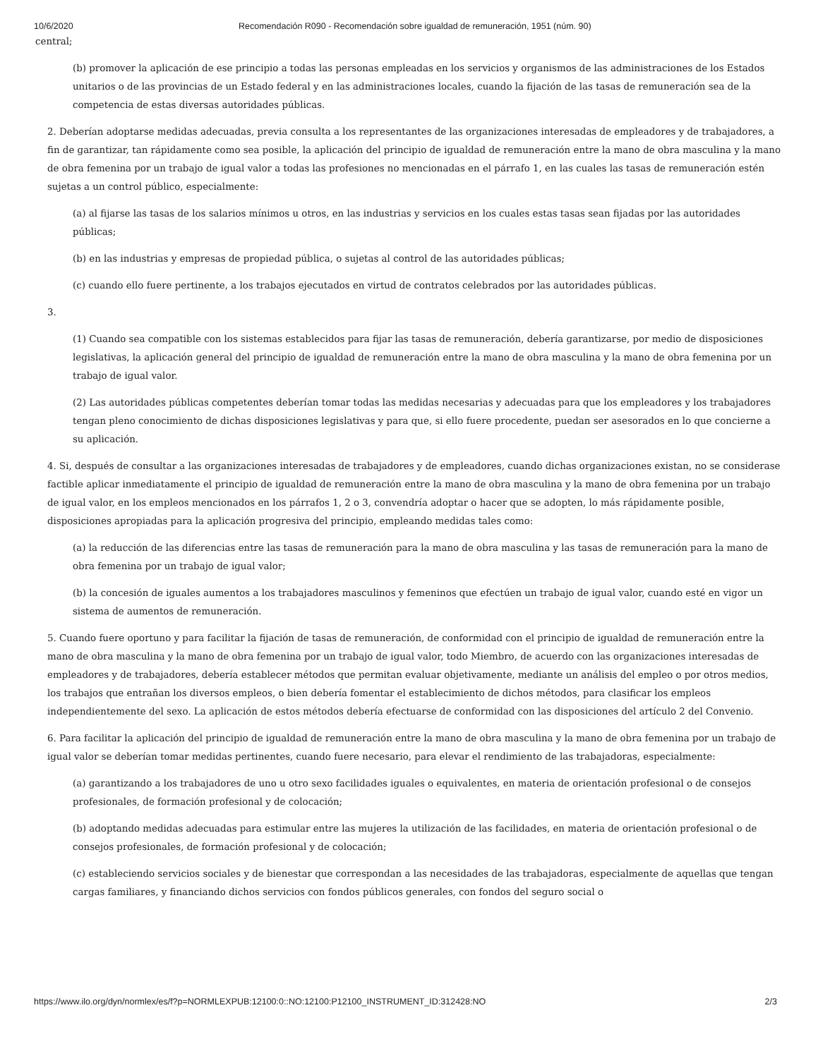10/6/2020 Recomendación R090 - Recomendación sobre igualdad de remuneración, 1951 (núm. 90)
central;
(b) promover la aplicación de ese principio a todas las personas empleadas en los servicios y organismos de las administraciones de los Estados unitarios o de las provincias de un Estado federal y en las administraciones locales, cuando la fijación de las tasas de remuneración sea de la competencia de estas diversas autoridades públicas.
2. Deberían adoptarse medidas adecuadas, previa consulta a los representantes de las organizaciones interesadas de empleadores y de trabajadores, a fin de garantizar, tan rápidamente como sea posible, la aplicación del principio de igualdad de remuneración entre la mano de obra masculina y la mano de obra femenina por un trabajo de igual valor a todas las profesiones no mencionadas en el párrafo 1, en las cuales las tasas de remuneración estén sujetas a un control público, especialmente:
(a) al fijarse las tasas de los salarios mínimos u otros, en las industrias y servicios en los cuales estas tasas sean fijadas por las autoridades públicas;
(b) en las industrias y empresas de propiedad pública, o sujetas al control de las autoridades públicas;
(c) cuando ello fuere pertinente, a los trabajos ejecutados en virtud de contratos celebrados por las autoridades públicas.
3.
(1) Cuando sea compatible con los sistemas establecidos para fijar las tasas de remuneración, debería garantizarse, por medio de disposiciones legislativas, la aplicación general del principio de igualdad de remuneración entre la mano de obra masculina y la mano de obra femenina por un trabajo de igual valor.
(2) Las autoridades públicas competentes deberían tomar todas las medidas necesarias y adecuadas para que los empleadores y los trabajadores tengan pleno conocimiento de dichas disposiciones legislativas y para que, si ello fuere procedente, puedan ser asesorados en lo que concierne a su aplicación.
4. Si, después de consultar a las organizaciones interesadas de trabajadores y de empleadores, cuando dichas organizaciones existan, no se considerase factible aplicar inmediatamente el principio de igualdad de remuneración entre la mano de obra masculina y la mano de obra femenina por un trabajo de igual valor, en los empleos mencionados en los párrafos 1, 2 o 3, convendría adoptar o hacer que se adopten, lo más rápidamente posible, disposiciones apropiadas para la aplicación progresiva del principio, empleando medidas tales como:
(a) la reducción de las diferencias entre las tasas de remuneración para la mano de obra masculina y las tasas de remuneración para la mano de obra femenina por un trabajo de igual valor;
(b) la concesión de iguales aumentos a los trabajadores masculinos y femeninos que efectúen un trabajo de igual valor, cuando esté en vigor un sistema de aumentos de remuneración.
5. Cuando fuere oportuno y para facilitar la fijación de tasas de remuneración, de conformidad con el principio de igualdad de remuneración entre la mano de obra masculina y la mano de obra femenina por un trabajo de igual valor, todo Miembro, de acuerdo con las organizaciones interesadas de empleadores y de trabajadores, debería establecer métodos que permitan evaluar objetivamente, mediante un análisis del empleo o por otros medios, los trabajos que entrañan los diversos empleos, o bien debería fomentar el establecimiento de dichos métodos, para clasificar los empleos independientemente del sexo. La aplicación de estos métodos debería efectuarse de conformidad con las disposiciones del artículo 2 del Convenio.
6. Para facilitar la aplicación del principio de igualdad de remuneración entre la mano de obra masculina y la mano de obra femenina por un trabajo de igual valor se deberían tomar medidas pertinentes, cuando fuere necesario, para elevar el rendimiento de las trabajadoras, especialmente:
(a) garantizando a los trabajadores de uno u otro sexo facilidades iguales o equivalentes, en materia de orientación profesional o de consejos profesionales, de formación profesional y de colocación;
(b) adoptando medidas adecuadas para estimular entre las mujeres la utilización de las facilidades, en materia de orientación profesional o de consejos profesionales, de formación profesional y de colocación;
(c) estableciendo servicios sociales y de bienestar que correspondan a las necesidades de las trabajadoras, especialmente de aquellas que tengan cargas familiares, y financiando dichos servicios con fondos públicos generales, con fondos del seguro social o
https://www.ilo.org/dyn/normlex/es/f?p=NORMLEXPUB:12100:0::NO:12100:P12100_INSTRUMENT_ID:312428:NO 2/3